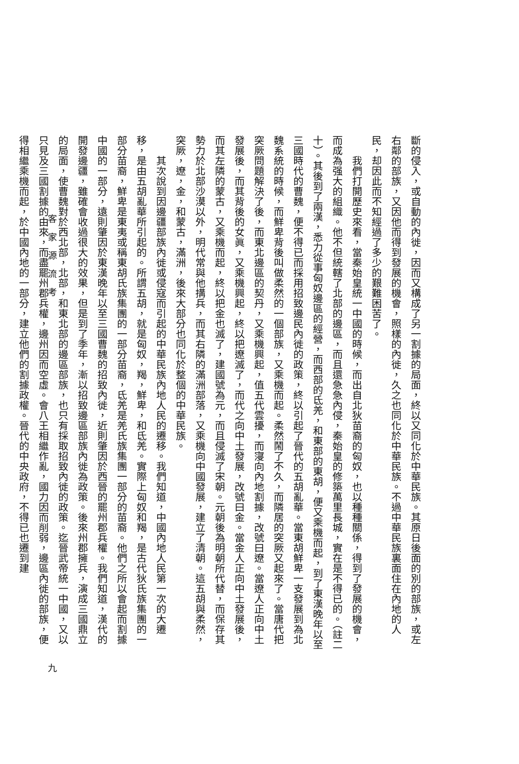斷的侵入，或自動的內徙，因而又構成了另一割據的局面，終以又同化於中華民族。其原日後面的別的部族，或左右鄰的部族，又因他而得到發展的機會，照樣的內徙，久之也同化於中華民族。不過中華民族裏面住在內地的人民，却因此而不知經過了多少的艱難困苦了。
我們打開歷史來看，當秦始皇統一中國的時候，而出自北狄苗裔的匈奴，也以種種關係，得到了發展的機會，而成為强大的組織。他不但統轄了北部的邊區，而且還急急內侵，秦始皇的修築萬里長城，實在是不得已的。（註二十）。其後到了兩漢，悉力從事匈奴邊區的經營，而西部的氐羌，和東部的東胡，便又乘機而起，到了東漢晚年以至三國時代的曹魏，便不得已而採用招致邊民內徙的政策，終以引起了晉代的五胡亂華。當東胡鮮卑一支發展到為北魏系統的時候，而鮮卑背後叫做柔然的一個部族，又乘機而起。柔然鬧了不久，而隣居的突厥又起來了。當唐代把突厥問題解決了後，而東北邊區的契丹，又乘機興起，值五代雲擾，而寖向內地割據，改號曰遼。當遼人正向中土發展後，而其背後的女眞，又乘機興起，終以把遼滅了，而代之向中土發展，改號曰金。當金人正向中土發展後，而其左隣的蒙古，又乘機而起，終以把金也滅了，建國號為元，而且侵滅了宋朝。元朝後為明朝所代替，而保存其勢力於北部沙漠以外，明代常與他搆兵，而其右隣的滿洲部落，又乘機向中國發展，建立了清朝。這五胡與柔然，突厥，遼，金，和蒙古，滿洲，後來大部分也同化於整個的中華民族。
其次說到因邊疆部族內徙或侵寇而引起的中華民族內地人民的遷移。我們知道，中國內地人民第一次的大遷移，是由五胡亂華所引起的。所謂五胡，就是匈奴，羯，鮮卑，和氐羌。實際上匈奴和羯，是古代狄氏族集團的一部分苗裔，鮮卑是東夷或稱東胡氏族集團的一部分苗裔，氐羌是羌氏族集團一部分的苗裔。他們之所以會起而割據中國的一部分，遠則肇因於東漢晚年以至三國曹魏的招致內徙，近則肇因於西晉的罷州郡兵權。我們知道，漢代的開發邊疆，雖確會收過很大的效果，但是到了季年，漸以招致邊區部族內徙為政策。後來州郡擁兵，演成三國鼎立的局面，使曹魏對於西北部，北部，和東北部的邊區部族，也只有採取招致內徙的政策。迄晉武帝統一中國，又以只見及三國割據的由來，而盡罷州郡兵權，邊州因而空虛。會八王相繼作亂，國力因而削弱，邊區內徙的部族，便得相繼乘機而起，於中國內地的一部分，建立他們的割據政權。晉代的中央政府，不得已也遷到建
客家源流考 九